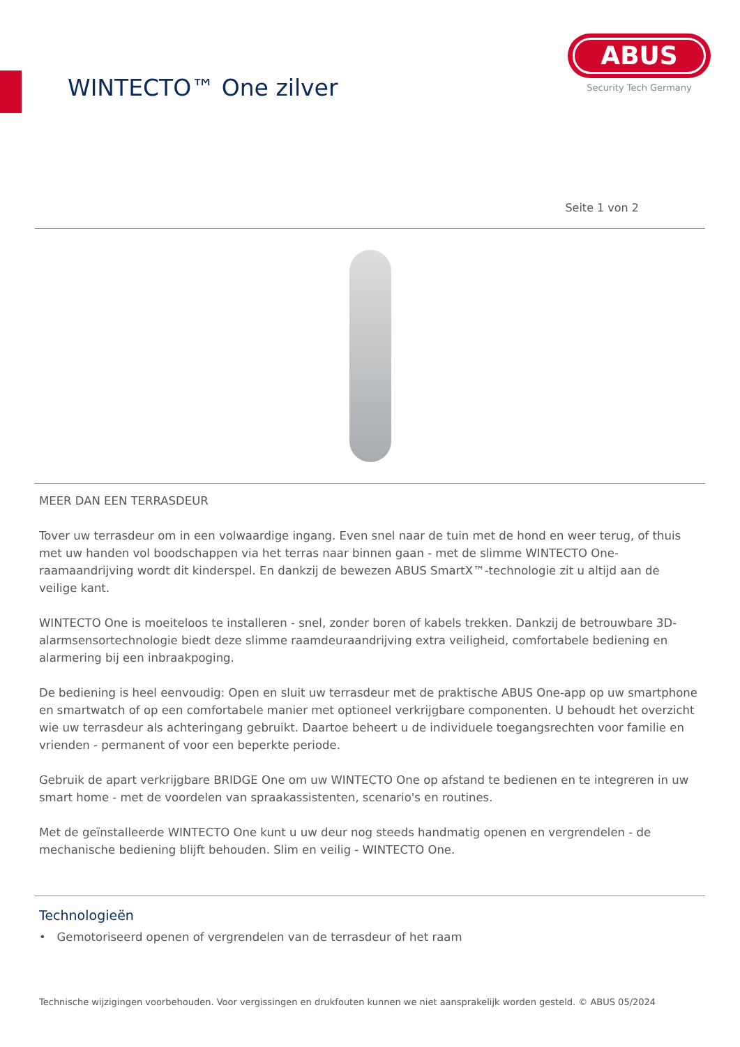WINTECTO™ One zilver
ABUS
Security Tech Germany
Seite 1 von 2
MEER DAN EEN TERRASDEUR
Tover uw terrasdeur om in een volwaardige ingang. Even snel naar de tuin met de hond en weer terug, of thuis met uw handen vol boodschappen via het terras naar binnen gaan - met de slimme WINTECTO One-raamaandrijving wordt dit kinderspel. En dankzij de bewezen ABUS SmartX™-technologie zit u altijd aan de veilige kant.
WINTECTO One is moeiteloos te installeren - snel, zonder boren of kabels trekken. Dankzij de betrouwbare 3D-alarmsensortechnologie biedt deze slimme raamdeuraandrijving extra veiligheid, comfortabele bediening en alarmering bij een inbraakpoging.
De bediening is heel eenvoudig: Open en sluit uw terrasdeur met de praktische ABUS One-app op uw smartphone en smartwatch of op een comfortabele manier met optioneel verkrijgbare componenten. U behoudt het overzicht wie uw terrasdeur als achteringang gebruikt. Daartoe beheert u de individuele toegangsrechten voor familie en vrienden - permanent of voor een beperkte periode.
Gebruik de apart verkrijgbare BRIDGE One om uw WINTECTO One op afstand te bedienen en te integreren in uw smart home - met de voordelen van spraakassistenten, scenario's en routines.
Met de geïnstalleerde WINTECTO One kunt u uw deur nog steeds handmatig openen en vergrendelen - de mechanische bediening blijft behouden. Slim en veilig - WINTECTO One.
Technologieën
• Gemotoriseerd openen of vergrendelen van de terrasdeur of het raam
Technische wijzigingen voorbehouden. Voor vergissingen en drukfouten kunnen we niet aansprakelijk worden gesteld. © ABUS 05/2024